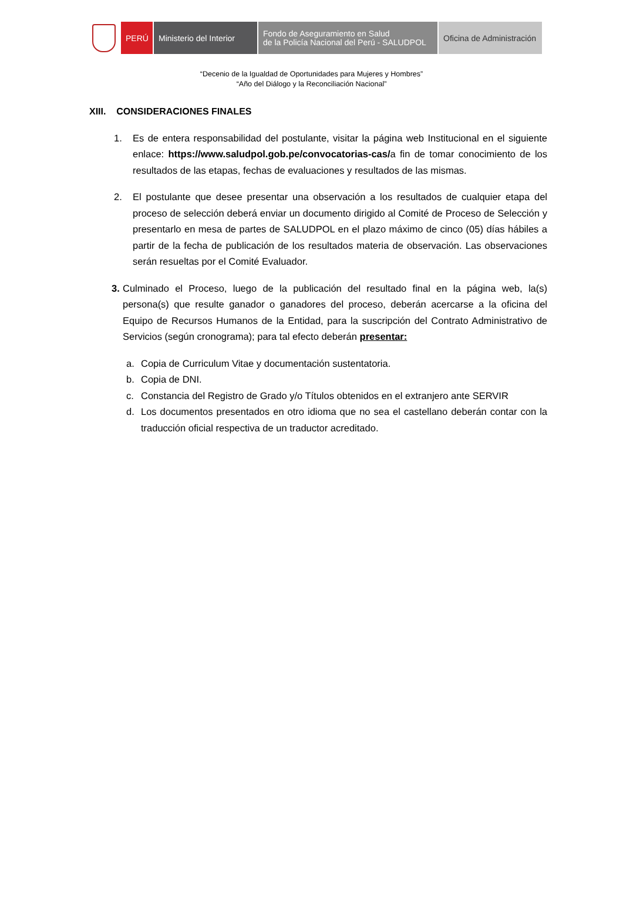PERÚ Ministerio del Interior
Fondo de Aseguramiento en Salud
de la Policía Nacional del Perú - SALUDPOL
Oficina de Administración
“Decenio de la Igualdad de Oportunidades para Mujeres y Hombres”
“Año del Diálogo y la Reconciliación Nacional”
XIII. CONSIDERACIONES FINALES
1. Es de entera responsabilidad del postulante, visitar la página web Institucional en el siguiente enlace: https://www.saludpol.gob.pe/convocatorias-cas/a fin de tomar conocimiento de los resultados de las etapas, fechas de evaluaciones y resultados de las mismas.
2. El postulante que desee presentar una observación a los resultados de cualquier etapa del proceso de selección deberá enviar un documento dirigido al Comité de Proceso de Selección y presentarlo en mesa de partes de SALUDPOL en el plazo máximo de cinco (05) días hábiles a partir de la fecha de publicación de los resultados materia de observación. Las observaciones serán resueltas por el Comité Evaluador.
3. Culminado el Proceso, luego de la publicación del resultado final en la página web, la(s) persona(s) que resulte ganador o ganadores del proceso, deberán acercarse a la oficina del Equipo de Recursos Humanos de la Entidad, para la suscripción del Contrato Administrativo de Servicios (según cronograma); para tal efecto deberán presentar:
a. Copia de Curriculum Vitae y documentación sustentatoria.
b. Copia de DNI.
c. Constancia del Registro de Grado y/o Títulos obtenidos en el extranjero ante SERVIR
d. Los documentos presentados en otro idioma que no sea el castellano deberán contar con la traducción oficial respectiva de un traductor acreditado.